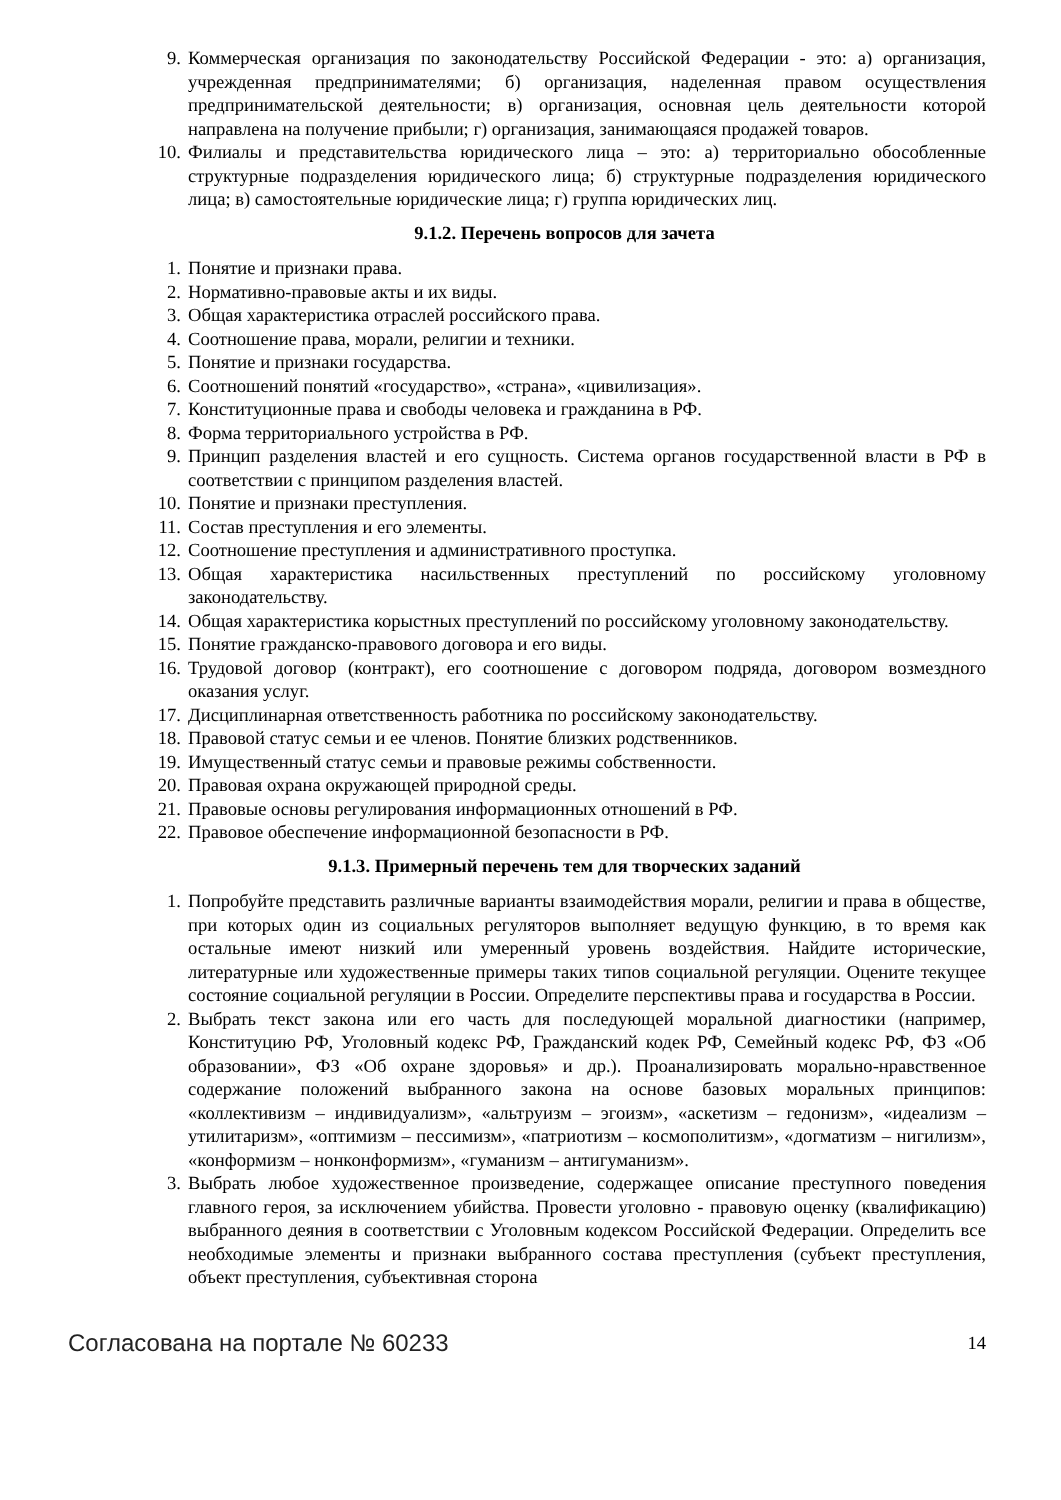9. Коммерческая организация по законодательству Российской Федерации - это: а) организация, учрежденная предпринимателями; б) организация, наделенная правом осуществления предпринимательской деятельности; в) организация, основная цель деятельности которой направлена на получение прибыли; г) организация, занимающаяся продажей товаров.
10. Филиалы и представительства юридического лица – это: а) территориально обособленные структурные подразделения юридического лица; б) структурные подразделения юридического лица; в) самостоятельные юридические лица; г) группа юридических лиц.
9.1.2. Перечень вопросов для зачета
1. Понятие и признаки права.
2. Нормативно-правовые акты и их виды.
3. Общая характеристика отраслей российского права.
4. Соотношение права, морали, религии и техники.
5. Понятие и признаки государства.
6. Соотношений понятий «государство», «страна», «цивилизация».
7. Конституционные права и свободы человека и гражданина в РФ.
8. Форма территориального устройства в РФ.
9. Принцип разделения властей и его сущность. Система органов государственной власти в РФ в соответствии с принципом разделения властей.
10. Понятие и признаки преступления.
11. Состав преступления и его элементы.
12. Соотношение преступления и административного проступка.
13. Общая характеристика насильственных преступлений по российскому уголовному законодательству.
14. Общая характеристика корыстных преступлений по российскому уголовному законодательству.
15. Понятие гражданско-правового договора и его виды.
16. Трудовой договор (контракт), его соотношение с договором подряда, договором возмездного оказания услуг.
17. Дисциплинарная ответственность работника по российскому законодательству.
18. Правовой статус семьи и ее членов. Понятие близких родственников.
19. Имущественный статус семьи и правовые режимы собственности.
20. Правовая охрана окружающей природной среды.
21. Правовые основы регулирования информационных отношений в РФ.
22. Правовое обеспечение информационной безопасности в РФ.
9.1.3. Примерный перечень тем для творческих заданий
1. Попробуйте представить различные варианты взаимодействия морали, религии и права в обществе, при которых один из социальных регуляторов выполняет ведущую функцию, в то время как остальные имеют низкий или умеренный уровень воздействия. Найдите исторические, литературные или художественные примеры таких типов социальной регуляции. Оцените текущее состояние социальной регуляции в России. Определите перспективы права и государства в России.
2. Выбрать текст закона или его часть для последующей моральной диагностики (например, Конституцию РФ, Уголовный кодекс РФ, Гражданский кодек РФ, Семейный кодекс РФ, ФЗ «Об образовании», ФЗ «Об охране здоровья» и др.). Проанализировать морально-нравственное содержание положений выбранного закона на основе базовых моральных принципов: «коллективизм – индивидуализм», «альтруизм – эгоизм», «аскетизм – гедонизм», «идеализм – утилитаризм», «оптимизм – пессимизм», «патриотизм – космополитизм», «догматизм – нигилизм», «конформизм – нонконформизм», «гуманизм – антигуманизм».
3. Выбрать любое художественное произведение, содержащее описание преступного поведения главного героя, за исключением убийства. Провести уголовно - правовую оценку (квалификацию) выбранного деяния в соответствии с Уголовным кодексом Российской Федерации. Определить все необходимые элементы и признаки выбранного состава преступления (субъект преступления, объект преступления, субъективная сторона
Согласована на портале № 60233 14